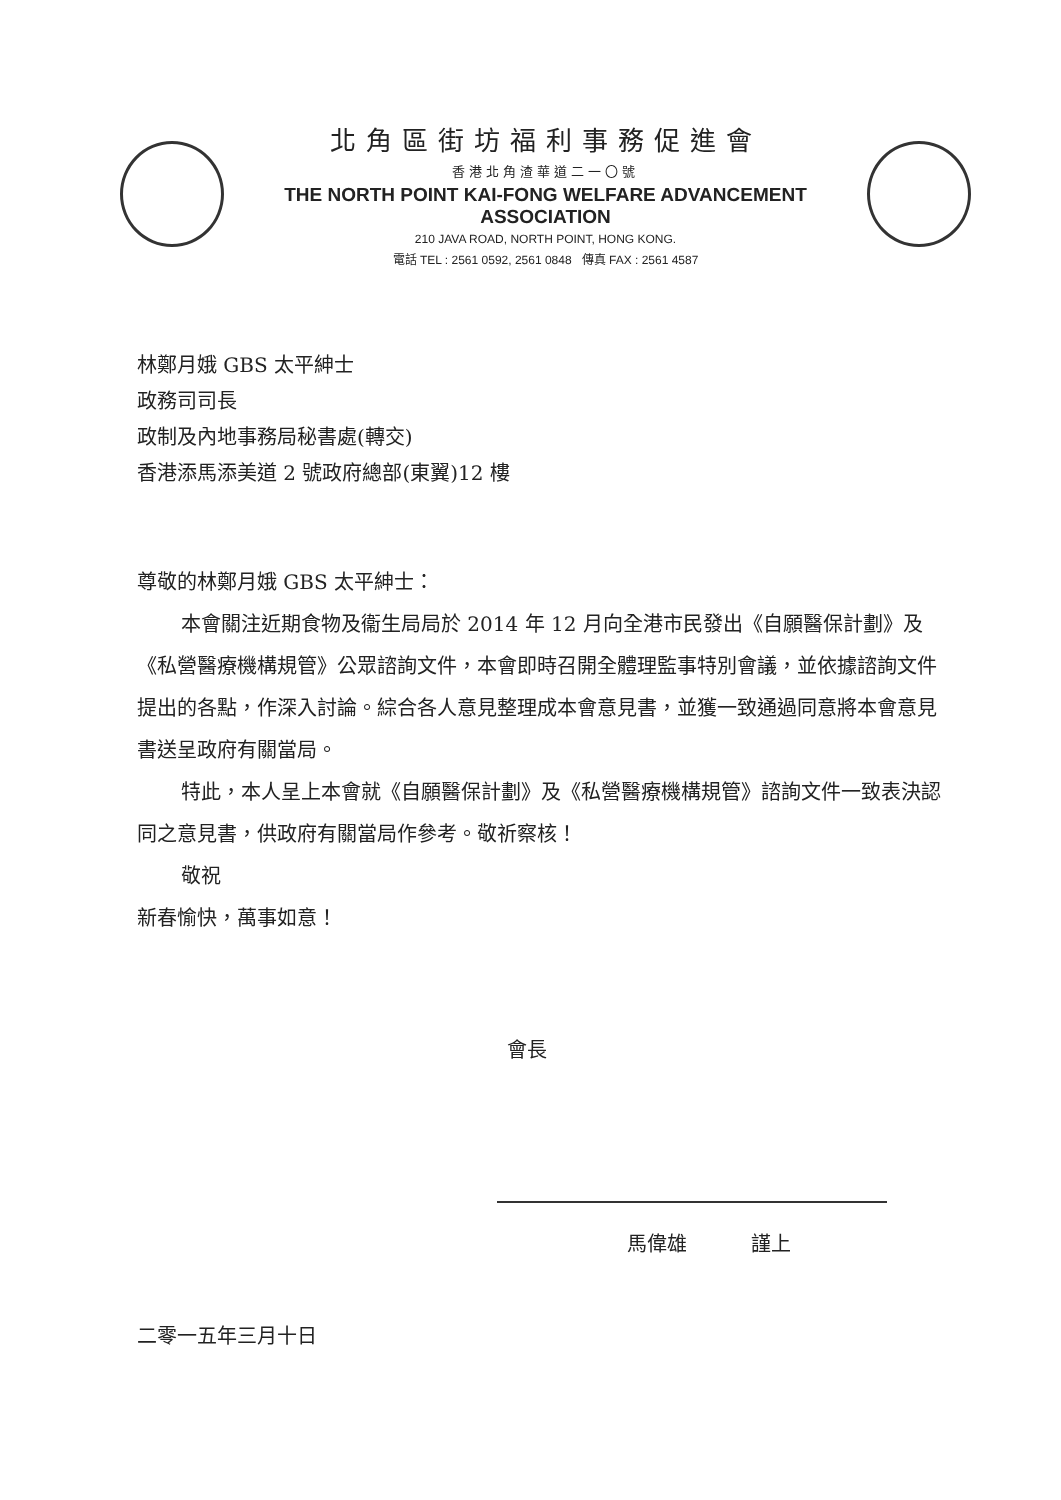北角區街坊福利事務促進會
香港北角渣華道二一〇號
THE NORTH POINT KAI-FONG WELFARE ADVANCEMENT ASSOCIATION
210 JAVA ROAD, NORTH POINT, HONG KONG.
電話 TEL : 2561 0592, 2561 0848 傳真 FAX : 2561 4587
林鄭月娥 GBS 太平紳士
政務司司長
政制及內地事務局秘書處(轉交)
香港添馬添美道 2 號政府總部(東翼)12 樓
尊敬的林鄭月娥 GBS 太平紳士：
本會關注近期食物及衞生局局於 2014 年 12 月向全港市民發出《自願醫保計劃》及《私營醫療機構規管》公眾諮詢文件，本會即時召開全體理監事特別會議，並依據諮詢文件提出的各點，作深入討論。綜合各人意見整理成本會意見書，並獲一致通過同意將本會意見書送呈政府有關當局。
特此，本人呈上本會就《自願醫保計劃》及《私營醫療機構規管》諮詢文件一致表決認同之意見書，供政府有關當局作參考。敬祈察核！
敬祝
新春愉快，萬事如意！
會長
馬偉雄 謹上
二零一五年三月十日